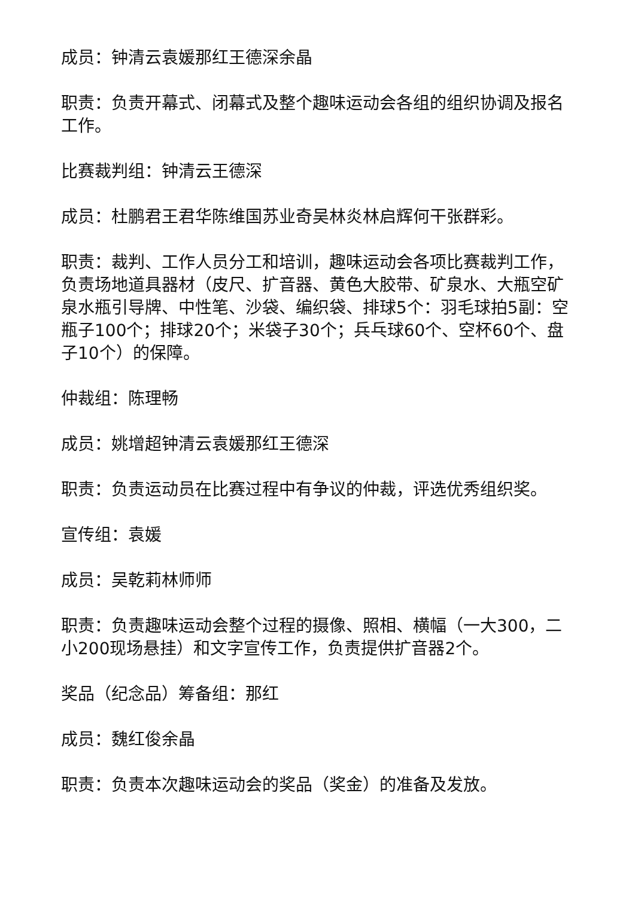成员：钟清云袁媛那红王德深余晶
职责：负责开幕式、闭幕式及整个趣味运动会各组的组织协调及报名工作。
比赛裁判组：钟清云王德深
成员：杜鹏君王君华陈维国苏业奇吴林炎林启辉何干张群彩。
职责：裁判、工作人员分工和培训，趣味运动会各项比赛裁判工作，负责场地道具器材（皮尺、扩音器、黄色大胶带、矿泉水、大瓶空矿泉水瓶引导牌、中性笔、沙袋、编织袋、排球5个：羽毛球拍5副：空瓶子100个；排球20个；米袋子30个；兵乓球60个、空杯60个、盘子10个）的保障。
仲裁组：陈理畅
成员：姚增超钟清云袁媛那红王德深
职责：负责运动员在比赛过程中有争议的仲裁，评选优秀组织奖。
宣传组：袁媛
成员：吴乾莉林师师
职责：负责趣味运动会整个过程的摄像、照相、横幅（一大300，二小200现场悬挂）和文字宣传工作，负责提供扩音器2个。
奖品（纪念品）筹备组：那红
成员：魏红俊余晶
职责：负责本次趣味运动会的奖品（奖金）的准备及发放。